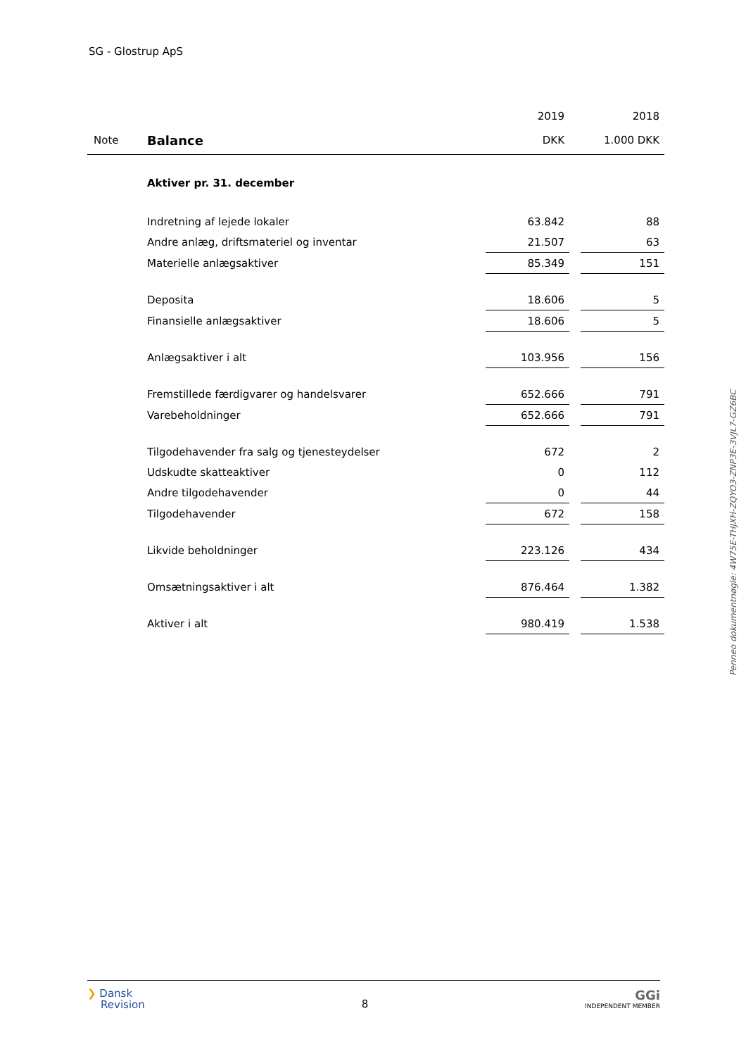SG - Glostrup ApS
| | | 2019 | | 2018 |
| Note | Balance | DKK | | 1.000 DKK |
| | Aktiver pr. 31. december | | | |
| | Indretning af lejede lokaler | 63.842 | | 88 |
| | Andre anlæg, driftsmateriel og inventar | 21.507 | | 63 |
| | Materielle anlægsaktiver | 85.349 | | 151 |
| | Deposita | 18.606 | | 5 |
| | Finansielle anlægsaktiver | 18.606 | | 5 |
| | Anlægsaktiver i alt | 103.956 | | 156 |
| | Fremstillede færdigvarer og handelsvarer | 652.666 | | 791 |
| | Varebeholdninger | 652.666 | | 791 |
| | Tilgodehavender fra salg og tjenesteydelser | 672 | | 2 |
| | Udskudte skatteaktiver | 0 | | 112 |
| | Andre tilgodehavender | 0 | | 44 |
| | Tilgodehavender | 672 | | 158 |
| | Likvide beholdninger | 223.126 | | 434 |
| | Omsætningsaktiver i alt | 876.464 | | 1.382 |
| | Aktiver i alt | 980.419 | | 1.538 |
Penneo dokumentnøgle: 4W75E-THJXH-ZQYO3-ZNP3E-3VJL7-GZ6BC
❯ Dansk
Revision
8
GGi
INDEPENDENT MEMBER